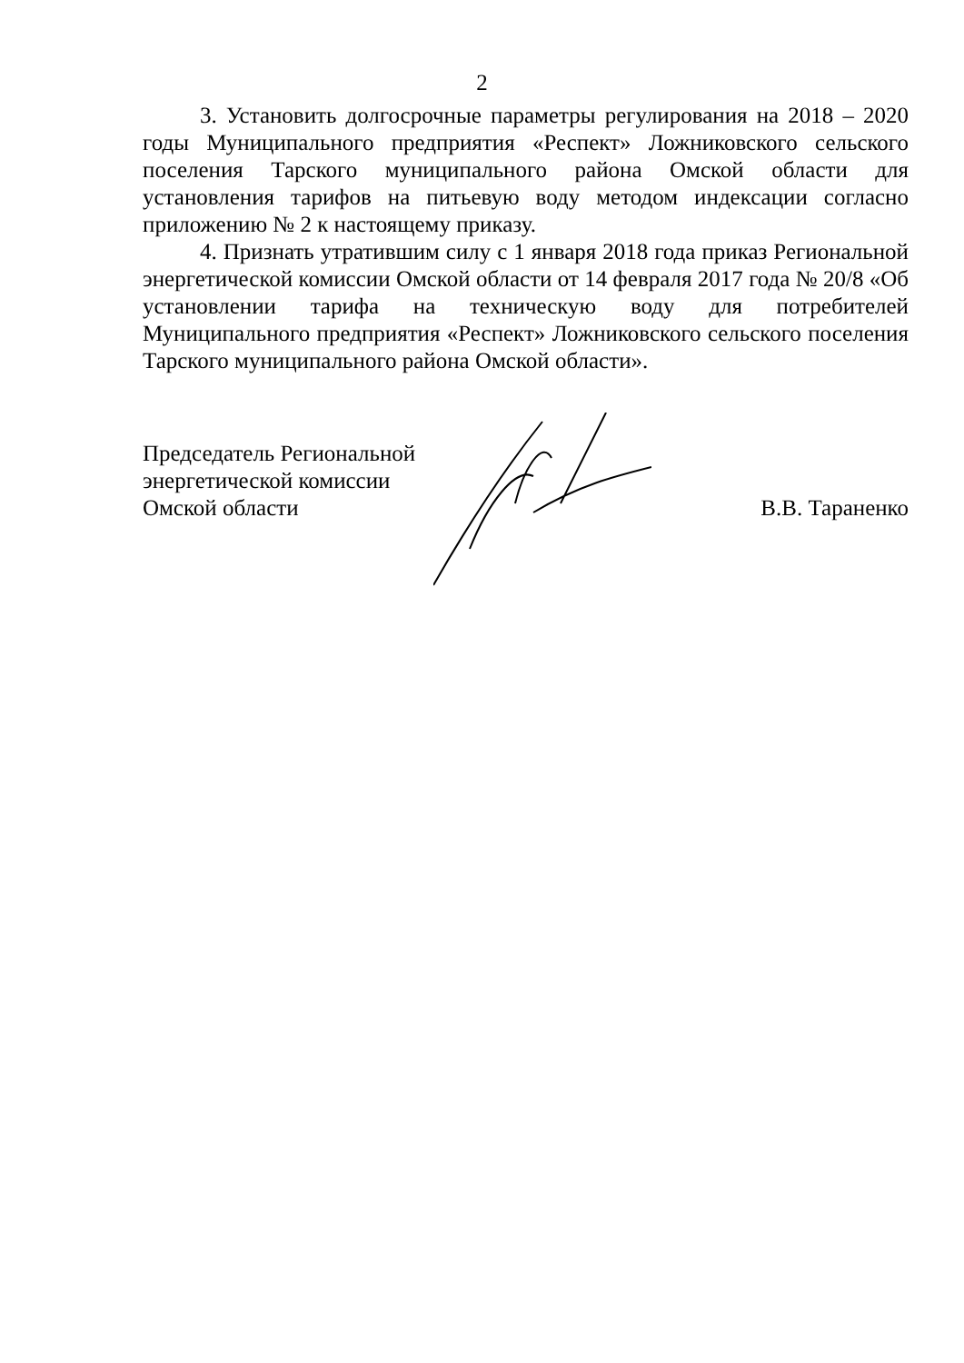2
3. Установить долгосрочные параметры регулирования на 2018 – 2020 годы Муниципального предприятия «Респект» Ложниковского сельского поселения Тарского муниципального района Омской области для установления тарифов на питьевую воду методом индексации согласно приложению № 2 к настоящему приказу.
4. Признать утратившим силу с 1 января 2018 года приказ Региональной энергетической комиссии Омской области от 14 февраля 2017 года № 20/8 «Об установлении тарифа на техническую воду для потребителей Муниципального предприятия «Респект» Ложниковского сельского поселения Тарского муниципального района Омской области».
Председатель Региональной
энергетической комиссии
Омской области
В.В. Тараненко